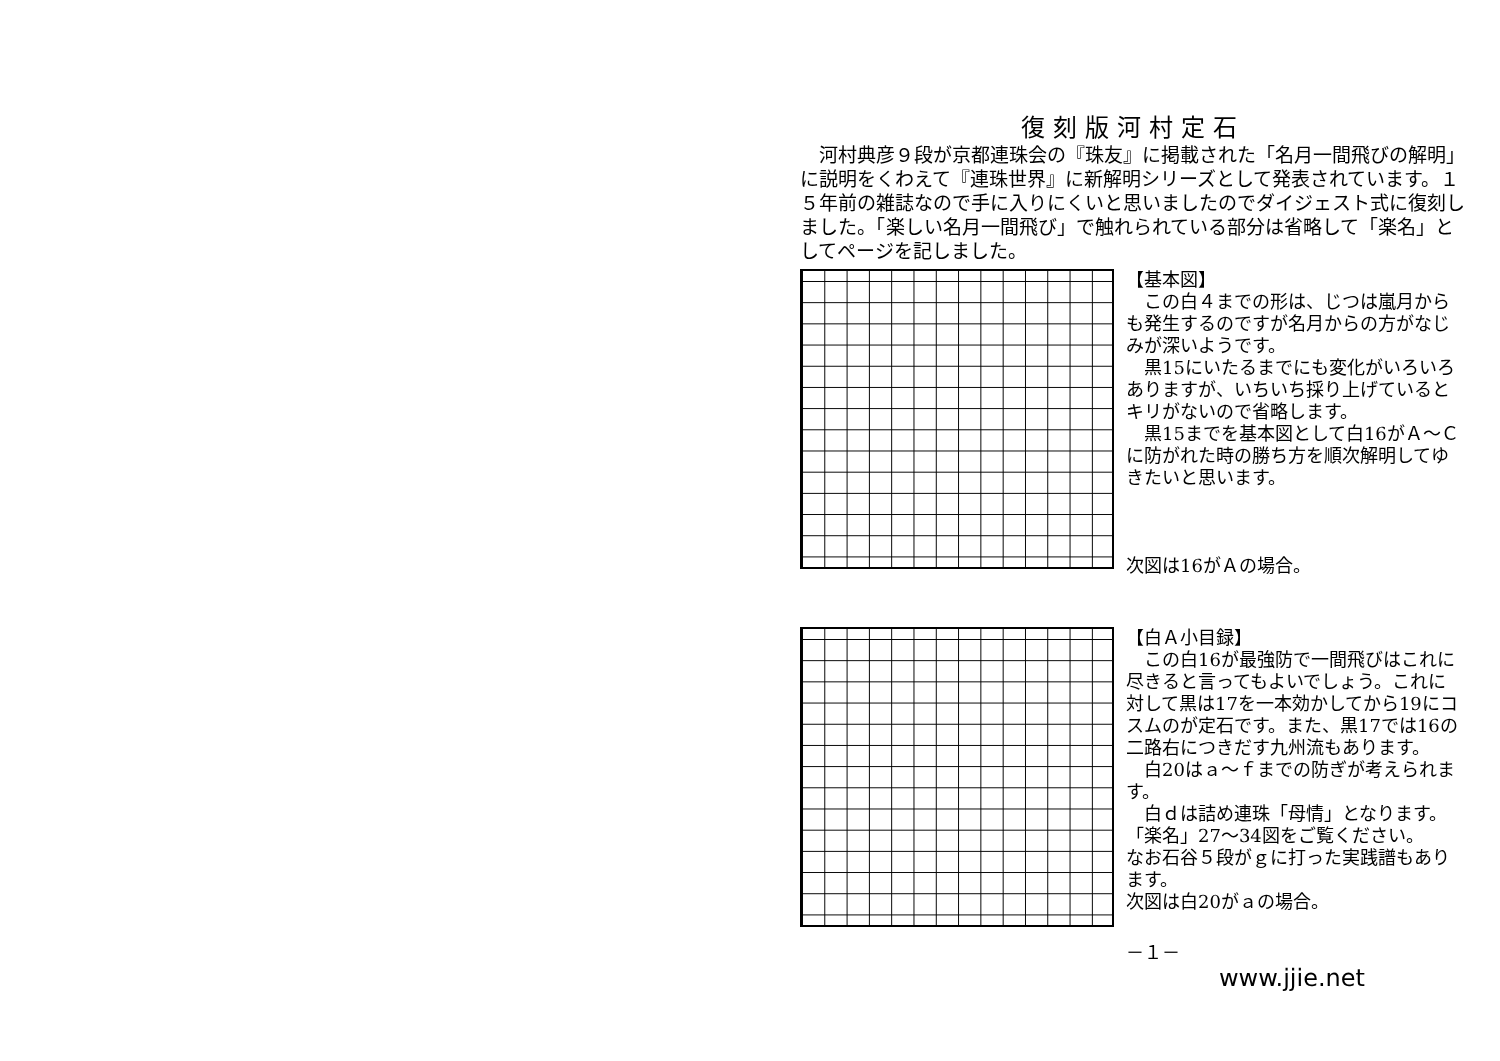復刻版河村定石
　河村典彦９段が京都連珠会の『珠友』に掲載された「名月一間飛びの解明」に説明をくわえて『連珠世界』に新解明シリーズとして発表されています。１５年前の雑誌なので手に入りにくいと思いましたのでダイジェスト式に復刻しました。「楽しい名月一間飛び」で触れられている部分は省略して「楽名」としてページを記しました。
【基本図】
　この白４までの形は、じつは嵐月からも発生するのですが名月からの方がなじみが深いようです。
　黒15にいたるまでにも変化がいろいろありますが、いちいち採り上げているとキリがないので省略します。
　黒15までを基本図として白16がＡ～Ｃに防がれた時の勝ち方を順次解明してゆきたいと思います。
次図は16がＡの場合。
【白Ａ小目録】
　この白16が最強防で一間飛びはこれに尽きると言ってもよいでしょう。これに対して黒は17を一本効かしてから19にコスムのが定石です。また、黒17では16の二路右につきだす九州流もあります。
　白20はａ～ｆまでの防ぎが考えられます。
　白ｄは詰め連珠「母情」となります。「楽名」27～34図をご覧ください。
なお石谷５段がｇに打った実践譜もあります。
次図は白20がａの場合。
－１－
www.jjie.net